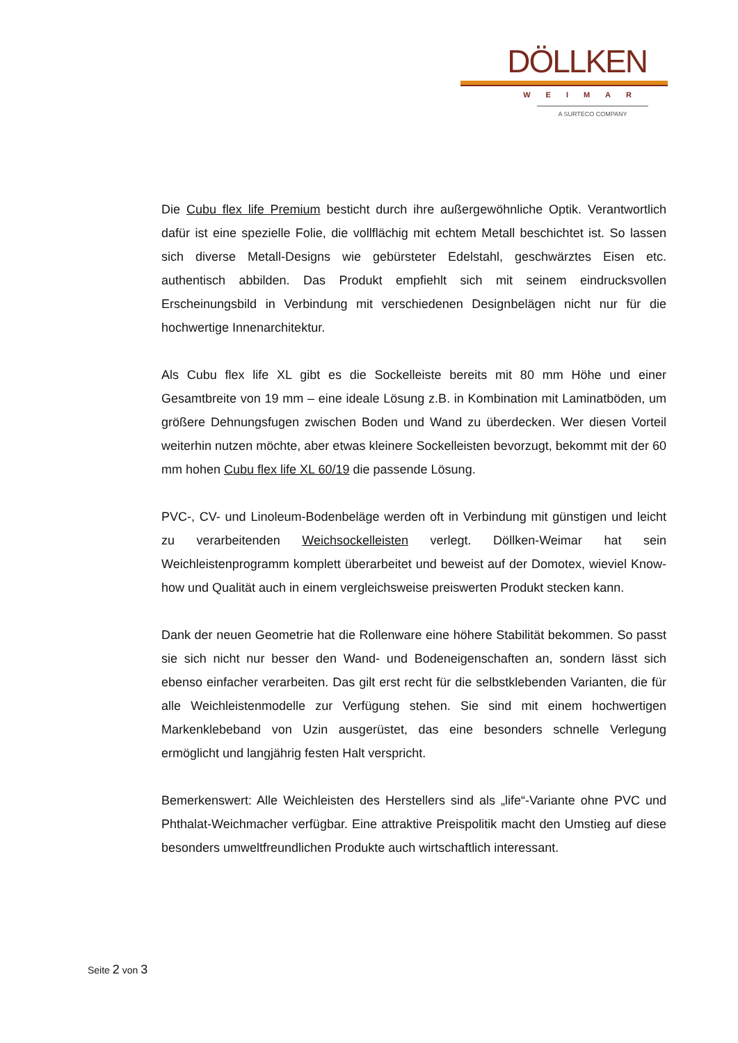DÖLLKEN
WEIMAR
A SURTECO COMPANY
Die Cubu flex life Premium besticht durch ihre außergewöhnliche Optik. Verantwortlich dafür ist eine spezielle Folie, die vollflächig mit echtem Metall beschichtet ist. So lassen sich diverse Metall-Designs wie gebürsteter Edelstahl, geschwärztes Eisen etc. authentisch abbilden. Das Produkt empfiehlt sich mit seinem eindrucksvollen Erscheinungsbild in Verbindung mit verschiedenen Designbelägen nicht nur für die hochwertige Innenarchitektur.
Als Cubu flex life XL gibt es die Sockelleiste bereits mit 80 mm Höhe und einer Gesamtbreite von 19 mm – eine ideale Lösung z.B. in Kombination mit Laminatböden, um größere Dehnungsfugen zwischen Boden und Wand zu überdecken. Wer diesen Vorteil weiterhin nutzen möchte, aber etwas kleinere Sockelleisten bevorzugt, bekommt mit der 60 mm hohen Cubu flex life XL 60/19 die passende Lösung.
PVC-, CV- und Linoleum-Bodenbeläge werden oft in Verbindung mit günstigen und leicht zu verarbeitenden Weichsockelleisten verlegt. Döllken-Weimar hat sein Weichleistenprogramm komplett überarbeitet und beweist auf der Domotex, wieviel Know-how und Qualität auch in einem vergleichsweise preiswerten Produkt stecken kann.
Dank der neuen Geometrie hat die Rollenware eine höhere Stabilität bekommen. So passt sie sich nicht nur besser den Wand- und Bodeneigenschaften an, sondern lässt sich ebenso einfacher verarbeiten. Das gilt erst recht für die selbstklebenden Varianten, die für alle Weichleistenmodelle zur Verfügung stehen. Sie sind mit einem hochwertigen Markenklebeband von Uzin ausgerüstet, das eine besonders schnelle Verlegung ermöglicht und langjährig festen Halt verspricht.
Bemerkenswert: Alle Weichleisten des Herstellers sind als „life“-Variante ohne PVC und Phthalat-Weichmacher verfügbar. Eine attraktive Preispolitik macht den Umstieg auf diese besonders umweltfreundlichen Produkte auch wirtschaftlich interessant.
Seite 2 von 3